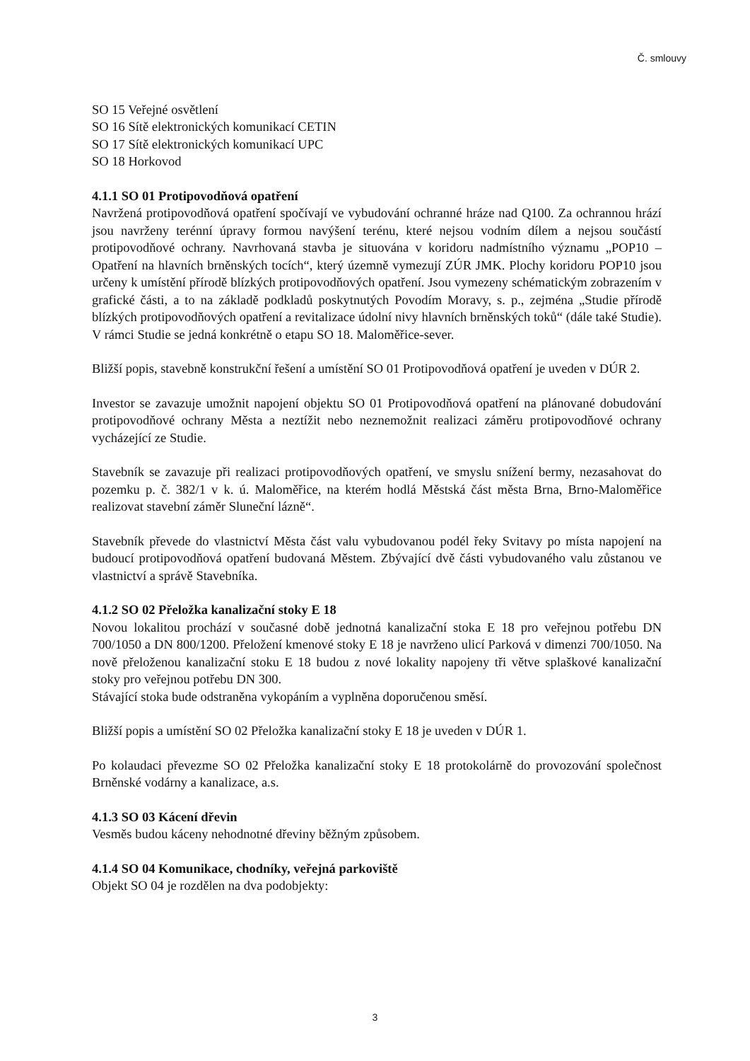Č. smlouvy
SO 15 Veřejné osvětlení
SO 16 Sítě elektronických komunikací CETIN
SO 17 Sítě elektronických komunikací UPC
SO 18 Horkovod
4.1.1 SO 01 Protipovodňová opatření
Navržená protipovodňová opatření spočívají ve vybudování ochranné hráze nad Q100. Za ochrannou hrází jsou navrženy terénní úpravy formou navýšení terénu, které nejsou vodním dílem a nejsou součástí protipovodňové ochrany. Navrhovaná stavba je situována v koridoru nadmístního významu „POP10 – Opatření na hlavních brněnských tocích“, který územně vymezují ZÚR JMK. Plochy koridoru POP10 jsou určeny k umístění přírodě blízkých protipovodňových opatření. Jsou vymezeny schématickým zobrazením v grafické části, a to na základě podkladů poskytnutých Povodím Moravy, s. p., zejména „Studie přírodě blízkých protipovodňových opatření a revitalizace údolní nivy hlavních brněnských toků“ (dále také Studie). V rámci Studie se jedná konkrétně o etapu SO 18. Maloměřice-sever.
Bližší popis, stavebně konstrukční řešení a umístění SO 01 Protipovodňová opatření je uveden v DÚR 2.
Investor se zavazuje umožnit napojení objektu SO 01 Protipovodňová opatření na plánované dobudování protipovodňové ochrany Města a neztížit nebo neznemožnit realizaci záměru protipovodňové ochrany vycházející ze Studie.
Stavebník se zavazuje při realizaci protipovodňových opatření, ve smyslu snížení bermy, nezasahovat do pozemku p. č. 382/1 v k. ú. Maloměřice, na kterém hodlá Městská část města Brna, Brno-Maloměřice realizovat stavební záměr Sluneční lázně“.
Stavebník převede do vlastnictví Města část valu vybudovanou podél řeky Svitavy po místa napojení na budoucí protipovodňová opatření budovaná Městem. Zbývající dvě části vybudovaného valu zůstanou ve vlastnictví a správě Stavebníka.
4.1.2 SO 02 Přeložka kanalizační stoky E 18
Novou lokalitou prochází v současné době jednotná kanalizační stoka E 18 pro veřejnou potřebu DN 700/1050 a DN 800/1200. Přeložení kmenové stoky E 18 je navrženo ulicí Parková v dimenzi 700/1050. Na nově přeloženou kanalizační stoku E 18 budou z nové lokality napojeny tři větve splaškové kanalizační stoky pro veřejnou potřebu DN 300.
Stávající stoka bude odstraněna vykopáním a vyplněna doporučenou směsí.
Bližší popis a umístění SO 02 Přeložka kanalizační stoky E 18 je uveden v DÚR 1.
Po kolaudaci převezme SO 02 Přeložka kanalizační stoky E 18 protokolárně do provozování společnost Brněnské vodárny a kanalizace, a.s.
4.1.3 SO 03 Kácení dřevin
Vesměs budou káceny nehodnotné dřeviny běžným způsobem.
4.1.4 SO 04 Komunikace, chodníky, veřejná parkoviště
Objekt SO 04 je rozdělen na dva podobjekty:
3